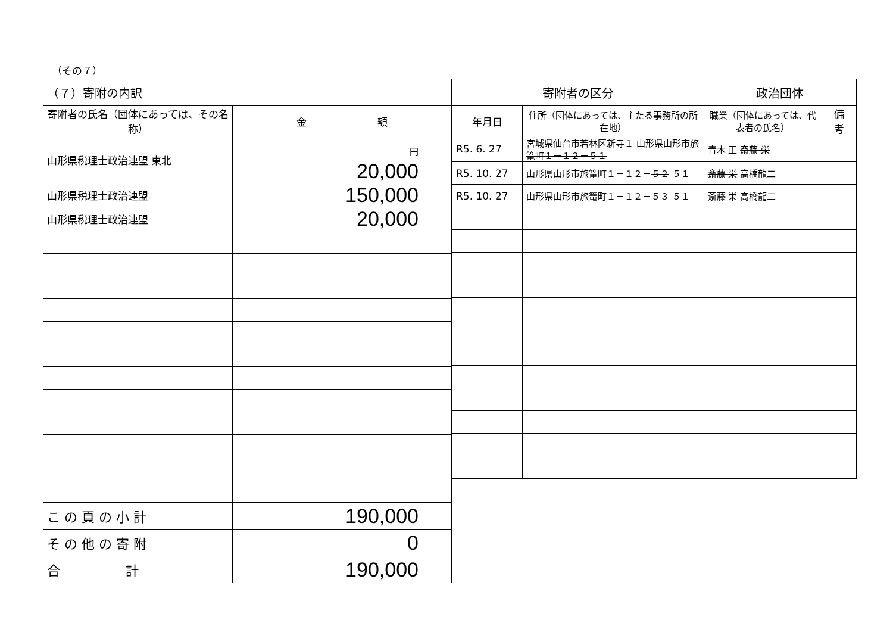（その７）
| （７）寄附の内訳 | |
| --- | --- |
| 寄附者の氏名（団体にあっては、その名称） | 金 額 |
| 山形県 税理士政治連盟 東北 | 円 20,000 |
| 山形県税理士政治連盟 | 150,000 |
| 山形県税理士政治連盟 | 20,000 |
| こ の 頁 の 小 計 | 190,000 |
| そ の 他 の 寄 附 | 0 |
| 合 計 | 190,000 |
| 寄附者の区分 | | 政治団体 | |
| --- | --- | --- | --- |
| 年月日 | 住所（団体にあっては、主たる事務所の所在地） | 職業（団体にあっては、代表者の氏名） | 備 考 |
| R5. 6. 27 | 宮城県仙台市若林区新寺１ 山形県山形市旅篭町１－１２－５１ | 青木 正 斎藤 栄 | |
| R5. 10. 27 | 山形県山形市旅篭町１－１２－ ５２ ５１ | 斎藤 栄 高橋龍二 | |
| R5. 10. 27 | 山形県山形市旅篭町１－１２－ ５３ ５１ | 斎藤 栄 高橋龍二 | |